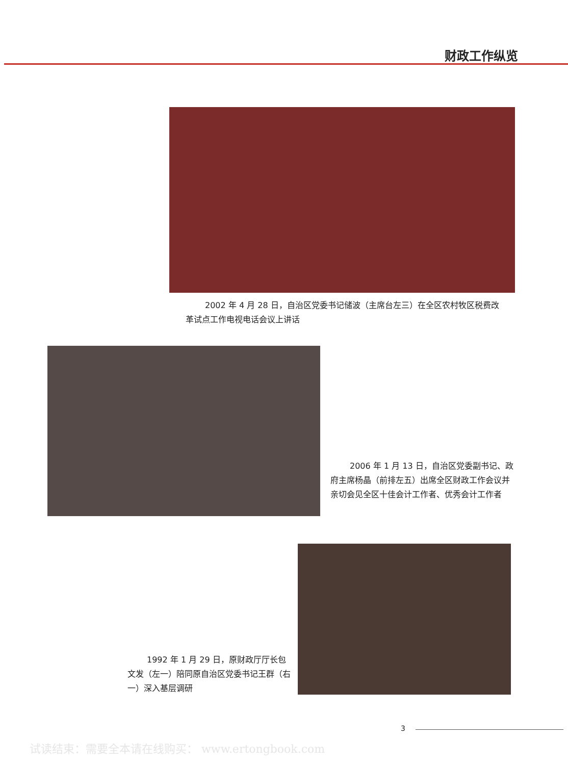财政工作纵览
2002 年 4 月 28 日，自治区党委书记储波（主席台左三）在全区农村牧区税费改革试点工作电视电话会议上讲话
2006 年 1 月 13 日，自治区党委副书记、政府主席杨晶（前排左五）出席全区财政工作会议并亲切会见全区十佳会计工作者、优秀会计工作者
1992 年 1 月 29 日，原财政厅厅长包文发（左一）陪同原自治区党委书记王群（右一）深入基层调研
3
试读结束：需要全本请在线购买： www.ertongbook.com